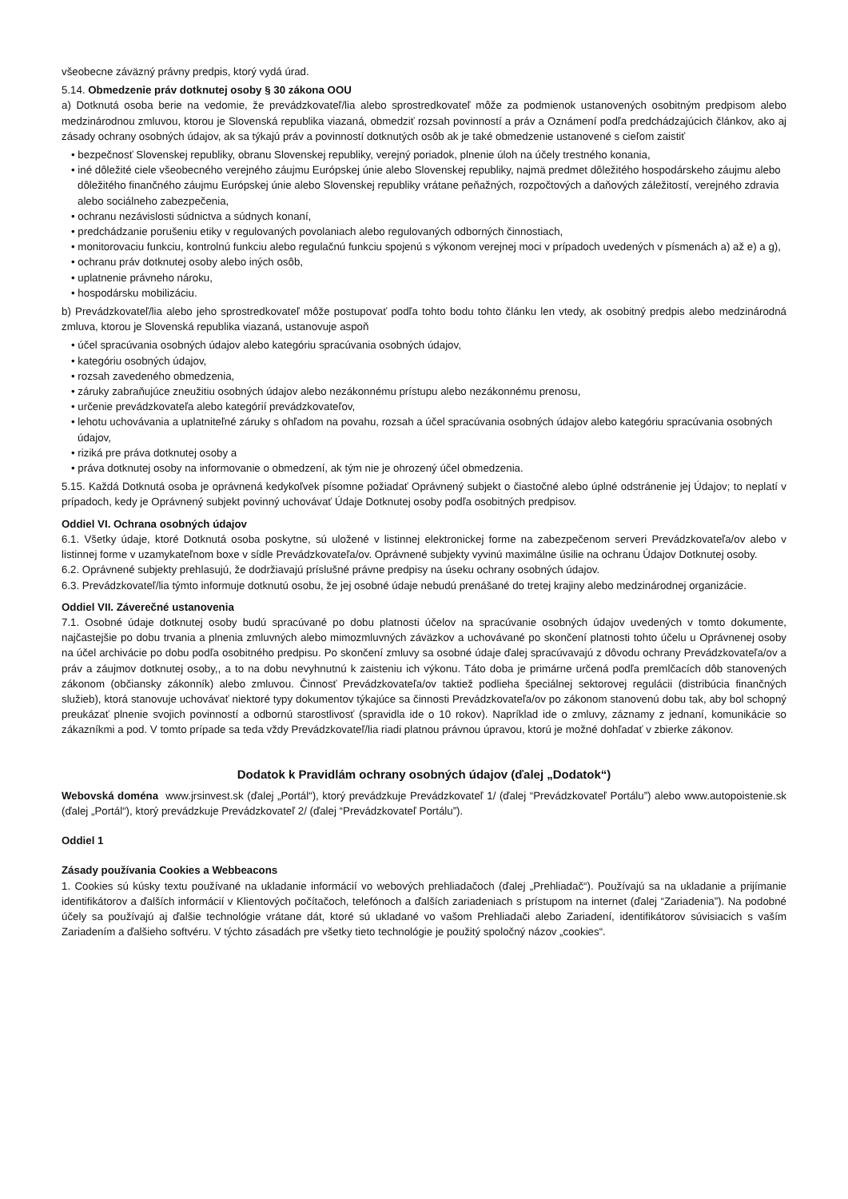všeobecne záväzný právny predpis, ktorý vydá úrad.
5.14. Obmedzenie práv dotknutej osoby § 30 zákona OOU
a) Dotknutá osoba berie na vedomie, že prevádzkovateľ/lia alebo sprostredkovateľ môže za podmienok ustanovených osobitným predpisom alebo medzinárodnou zmluvou, ktorou je Slovenská republika viazaná, obmedziť rozsah povinností a práv a Oznámení podľa predchádzajúcich článkov, ako aj zásady ochrany osobných údajov, ak sa týkajú práv a povinností dotknutých osôb ak je také obmedzenie ustanovené s cieľom zaistiť
• bezpečnosť Slovenskej republiky, obranu Slovenskej republiky, verejný poriadok, plnenie úloh na účely trestného konania,
• iné dôležité ciele všeobecného verejného záujmu Európskej únie alebo Slovenskej republiky, najmä predmet dôležitého hospodárskeho záujmu alebo dôležitého finančného záujmu Európskej únie alebo Slovenskej republiky vrátane peňažných, rozpočtových a daňových záležitostí, verejného zdravia alebo sociálneho zabezpečenia,
• ochranu nezávislosti súdnictva a súdnych konaní,
• predchádzanie porušeniu etiky v regulovaných povolaniach alebo regulovaných odborných činnostiach,
• monitorovaciu funkciu, kontrolnú funkciu alebo regulačnú funkciu spojenú s výkonom verejnej moci v prípadoch uvedených v písmenách a) až e) a g),
• ochranu práv dotknutej osoby alebo iných osôb,
• uplatnenie právneho nároku,
• hospodársku mobilizáciu.
b) Prevádzkovateľ/lia alebo jeho sprostredkovateľ môže postupovať podľa tohto bodu tohto článku len vtedy, ak osobitný predpis alebo medzinárodná zmluva, ktorou je Slovenská republika viazaná, ustanovuje aspoň
• účel spracúvania osobných údajov alebo kategóriu spracúvania osobných údajov,
• kategóriu osobných údajov,
• rozsah zavedeného obmedzenia,
• záruky zabraňujúce zneužitiu osobných údajov alebo nezákonnému prístupu alebo nezákonnému prenosu,
• určenie prevádzkovateľa alebo kategórií prevádzkovateľov,
• lehotu uchovávania a uplatniteľné záruky s ohľadom na povahu, rozsah a účel spracúvania osobných údajov alebo kategóriu spracúvania osobných údajov,
• riziká pre práva dotknutej osoby a
• práva dotknutej osoby na informovanie o obmedzení, ak tým nie je ohrozený účel obmedzenia.
5.15. Každá Dotknutá osoba je oprávnená kedykoľvek písomne požiadať Oprávnený subjekt o čiastočné alebo úplné odstránenie jej Údajov; to neplatí v prípadoch, kedy je Oprávnený subjekt povinný uchovávať Údaje Dotknutej osoby podľa osobitných predpisov.
Oddiel VI. Ochrana osobných údajov
6.1. Všetky údaje, ktoré Dotknutá osoba poskytne, sú uložené v listinnej elektronickej forme na zabezpečenom serveri Prevádzkovateľa/ov alebo v listinnej forme v uzamykateľnom boxe v sídle Prevádzkovateľa/ov. Oprávnené subjekty vyvinú maximálne úsilie na ochranu Údajov Dotknutej osoby.
6.2. Oprávnené subjekty prehlasujú, že dodržiavajú príslušné právne predpisy na úseku ochrany osobných údajov.
6.3. Prevádzkovateľ/lia týmto informuje dotknutú osobu, že jej osobné údaje nebudú prenášané do tretej krajiny alebo medzinárodnej organizácie.
Oddiel VII. Záverečné ustanovenia
7.1. Osobné údaje dotknutej osoby budú spracúvané po dobu platnosti účelov na spracúvanie osobných údajov uvedených v tomto dokumente, najčastejšie po dobu trvania a plnenia zmluvných alebo mimozmluvných záväzkov a uchovávané po skončení platnosti tohto účelu u Oprávnenej osoby na účel archivácie po dobu podľa osobitného predpisu. Po skončení zmluvy sa osobné údaje ďalej spracúvavajú z dôvodu ochrany Prevádzkovateľa/ov a práv a záujmov dotknutej osoby,, a to na dobu nevyhnutnú k zaisteniu ich výkonu. Táto doba je primárne určená podľa premlčacích dôb stanovených zákonom (občiansky zákonník) alebo zmluvou. Činnosť Prevádzkovateľa/ov taktiež podlieha špeciálnej sektorovej regulácii (distribúcia finančných služieb), ktorá stanovuje uchovávať niektoré typy dokumentov týkajúce sa činnosti Prevádzkovateľa/ov po zákonom stanovenú dobu tak, aby bol schopný preukázať plnenie svojich povinností a odbornú starostlivosť (spravidla ide o 10 rokov). Napríklad ide o zmluvy, záznamy z jednaní, komunikácie so zákazníkmi a pod. V tomto prípade sa teda vždy Prevádzkovateľ/lia riadi platnou právnou úpravou, ktorú je možné dohľadať v zbierke zákonov.
Dodatok k Pravidlám ochrany osobných údajov (ďalej „Dodatok“)
Webovská doména www.jrsinvest.sk (ďalej „Portál“), ktorý prevádzkuje Prevádzkovateľ 1/ (ďalej “Prevádzkovateľ Portálu”) alebo www.autopoistenie.sk (ďalej „Portál“), ktorý prevádzkuje Prevádzkovateľ 2/ (ďalej “Prevádzkovateľ Portálu”).
Oddiel 1
Zásady používania Cookies a Webbeacons
1. Cookies sú kúsky textu používané na ukladanie informácií vo webových prehliadačoch (ďalej „Prehliadač“). Používajú sa na ukladanie a prijímanie identifikátorov a ďalších informácií v Klientových počítačoch, telefónoch a ďalších zariadeniach s prístupom na internet (ďalej “Zariadenia”). Na podobné účely sa používajú aj ďalšie technológie vrátane dát, ktoré sú ukladané vo vašom Prehliadači alebo Zariadení, identifikátorov súvisiacich s vaším Zariadením a ďalšieho softvéru. V týchto zásadách pre všetky tieto technológie je použitý spoločný názov „cookies“.